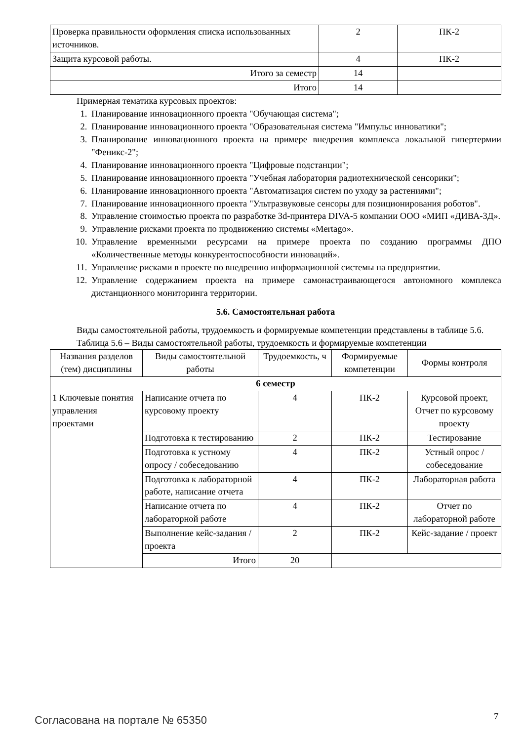| Проверка правильности оформления списка использованных источников. | 2 | ПК-2 |
| Защита курсовой работы. | 4 | ПК-2 |
| Итого за семестр | 14 | |
| Итого | 14 | |
Примерная тематика курсовых проектов:
1. Планирование инновационного проекта "Обучающая система";
2. Планирование инновационного проекта "Образовательная система "Импульс инноватики";
3. Планирование инновационного проекта на примере внедрения комплекса локальной гипертермии "Феникс-2";
4. Планирование инновационного проекта "Цифровые подстанции";
5. Планирование инновационного проекта "Учебная лаборатория радиотехнической сенсорики";
6. Планирование инновационного проекта "Автоматизация систем по уходу за растениями";
7. Планирование инновационного проекта "Ультразвуковые сенсоры для позиционирования роботов".
8. Управление стоимостью проекта по разработке 3d-принтера DIVA-5 компании ООО «МИП «ДИВА-3Д».
9. Управление рисками проекта по продвижению системы «Mertago».
10. Управление временными ресурсами на примере проекта по созданию программы ДПО «Количественные методы конкурентоспособности инноваций».
11. Управление рисками в проекте по внедрению информационной системы на предприятии.
12. Управление содержанием проекта на примере самонастраивающегося автономного комплекса дистанционного мониторинга территории.
5.6. Самостоятельная работа
Виды самостоятельной работы, трудоемкость и формируемые компетенции представлены в таблице 5.6.
Таблица 5.6 – Виды самостоятельной работы, трудоемкость и формируемые компетенции
| Названия разделов (тем) дисциплины | Виды самостоятельной работы | Трудоемкость, ч | Формируемые компетенции | Формы контроля |
| --- | --- | --- | --- | --- |
| 6 семестр | | | | |
| 1 Ключевые понятия управления проектами | Написание отчета по курсовому проекту | 4 | ПК-2 | Курсовой проект, Отчет по курсовому проекту |
| | Подготовка к тестированию | 2 | ПК-2 | Тестирование |
| | Подготовка к устному опросу / собеседованию | 4 | ПК-2 | Устный опрос / собеседование |
| | Подготовка к лабораторной работе, написание отчета | 4 | ПК-2 | Лабораторная работа |
| | Написание отчета по лабораторной работе | 4 | ПК-2 | Отчет по лабораторной работе |
| | Выполнение кейс-задания / проекта | 2 | ПК-2 | Кейс-задание / проект |
| | Итого | 20 | | |
Согласована на портале № 65350 7